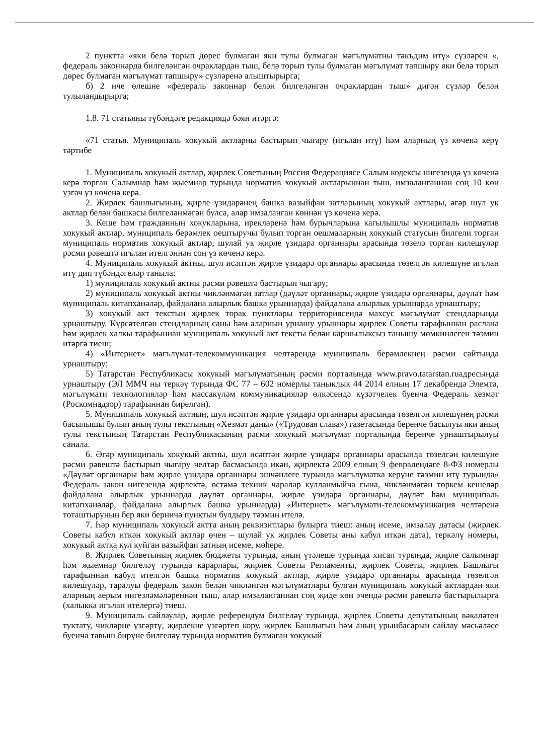2 пунктта «яки белә торып дөрес булмаган яки тулы булмаган мәгълүматны тәкъдим итү» сүзләрен «, федераль законнарда билгеләнгән очраклардан тыш, белә торып тулы булмаган мәгълүмат тапшыру яки белә торып дөрес булмаган мәгълүмат тапшыру» сүзләренә алыштырырга;
б) 2 нче өлешне «федераль законнар белән билгеләнгән очраклардан тыш» дигән сүзләр белән тулыландырырга;
1.8. 71 статьяны түбәндәге редакциядә бәян итәргә:
«71 статья. Муниципаль хокукый актларны бастырып чыгару (игълан итү) һәм аларның үз көченә керү тәртибе
1. Муниципаль хокукый актлар, җирлек Советының Россия Федерациясе Салым кодексы нигезендә үз көченә керә торган Салымнар һәм җыемнар турында норматив хокукый актларыннан тыш, имзаланганнан соң 10 көн узгач үз көченә керә.
2. Җирлек башлыгының, җирле үзидарәнең башка вазыйфаи затларының хокукый актлары, әгәр шул ук актлар белән башкасы билгеләнмәгән булса, алар имзаланган көннән үз көченә керә.
3. Кеше һәм гражданның хокукларына, ирекләренә һәм бурычларына кагылышлы муниципаль норматив хокукый актлар, муниципаль берәмлек оештыручы булып торган оешмаларның хокукый статусын билгели торган муниципаль норматив хокукый актлар, шулай ук җирле үзидарә органнары арасында төзелә торган килешүләр рәсми рәвештә игълан ителгәннән соң үз көченә керә.
4. Муниципаль хокукый актны, шул исәптән җирле үзидарә органнары арасында төзелгән килешүне игълан итү дип түбәндәгеләр таныла:
1) муниципаль хокукый актны рәсми рәвештә бастырып чыгару;
2) муниципаль хокукый актны чикләнмәгән затлар (дәүләт органнары, җирле үзидарә органнары, дәүләт һәм муниципаль китапханәләр, файдалана алырлык башка урыннарда) файдалана алырлык урыннарда урнаштыру;
3) хокукый акт текстын җирлек торак пунктлары территориясендә махсус мәгълүмат стендларында урнаштыру. Күрсәтелгән стендларның саны һәм аларның урнашу урыннары җирлек Советы тарафыннан раслана һәм җирлек халкы тарафыннан муниципаль хокукый акт тексты белән каршылыксыз танышу мөмкинлеген тәэмин итәргә тиеш;
4) «Интернет» мәгълүмат-телекоммуникация челтәрендә муниципаль берәмлекнең рәсми сайтында урнаштыру;
5) Татарстан Республикасы хокукый мәгълүматының рәсми порталында www.pravo.tatarstan.ruадресында урнаштыру (ЭЛ ММЧ ны теркәү турында ФС 77 – 602 номерлы таныклык 44 2014 елның 17 декабрендә Элемтә, мәгълүмати технологияләр һәм массакүләм коммуникацияләр өлкәсендә күзәтчелек буенча Федераль хезмәт (Роскомнадзор) тарафыннан бирелгән).
5. Муниципаль хокукый актның, шул исәптән җирле үзидарә органнары арасында төзелгән килешүнең рәсми басылышы булып аның тулы текстының «Хезмәт даны» («Трудовая слава») газетасында беренче басылуы яки аның тулы текстының Татарстан Республикасының рәсми хокукый мәгълүмат порталында беренче урнаштырылуы санала.
6. Әгәр муниципаль хокукый актны, шул исәптән җирле үзидарә органнары арасында төзелгән килешүне рәсми рәвештә бастырып чыгару челтәр басмасында икән, җирлектә 2009 елның 9 февралендәге 8-ФЗ номерлы «Дәүләт органнары һәм җирле үзидарә органнары эшчәнлеге турында мәгълүматка керүне тәэмин итү турында» Федераль закон нигезендә җирлектә, өстәмә техник чаралар кулланмыйча гына, чикләнмәгән төркем кешеләр файдалана алырлык урыннарда дәүләт органнары, җирле үзидарә органнары, дәүләт һәм муниципаль китапханәләр, файдалана алырлык башка урыннарда) «Интернет» мәгълүмати-телекоммуникация челтәренә тоташтыруның бер яки берничә пунктын булдыру тәэмин ителә.
7. Һәр муниципаль хокукый актта аның реквизитлары булырга тиеш: аның исеме, имзалау датасы (җирлек Советы кабул иткән хокукый актлар өчен – шулай ук җирлек Советы аны кабул иткән дата), теркәлү номеры, хокукый актка кул куйган вазыйфаи затның исеме, мөһере.
8. Җирлек Советының җирлек бюджеты турында, аның үтәлеше турында хисап турында, җирле салымнар һәм җыемнар билгеләү турында карарлары, җирлек Советы Регламенты, җирлек Советы, җирлек Башлыгы тарафыннан кабул ителгән башка норматив хокукый актлар, җирле үзидарә органнары арасында төзелгән килешүләр, таралуы федераль закон белән чикләнгән мәгълүматлары булган муниципаль хокукый актлардан яки аларның аерым нигезләмәләреннән тыш, алар имзаланганнан соң җиде көн эчендә рәсми рәвештә бастырылырга (халыкка игълан ителергә) тиеш.
9. Муниципаль сайлаулар, җирле референдум билгеләү турында, җирлек Советы депутатының вәкаләтен туктату, чикләрне үзгәртү, җирлекне үзгәртеп кору, җирлек Башлыгын һәм аның урынбасарын сайлау мәсьәләсе буенча тавыш бирүне билгеләү турында норматив булмаган хокукый